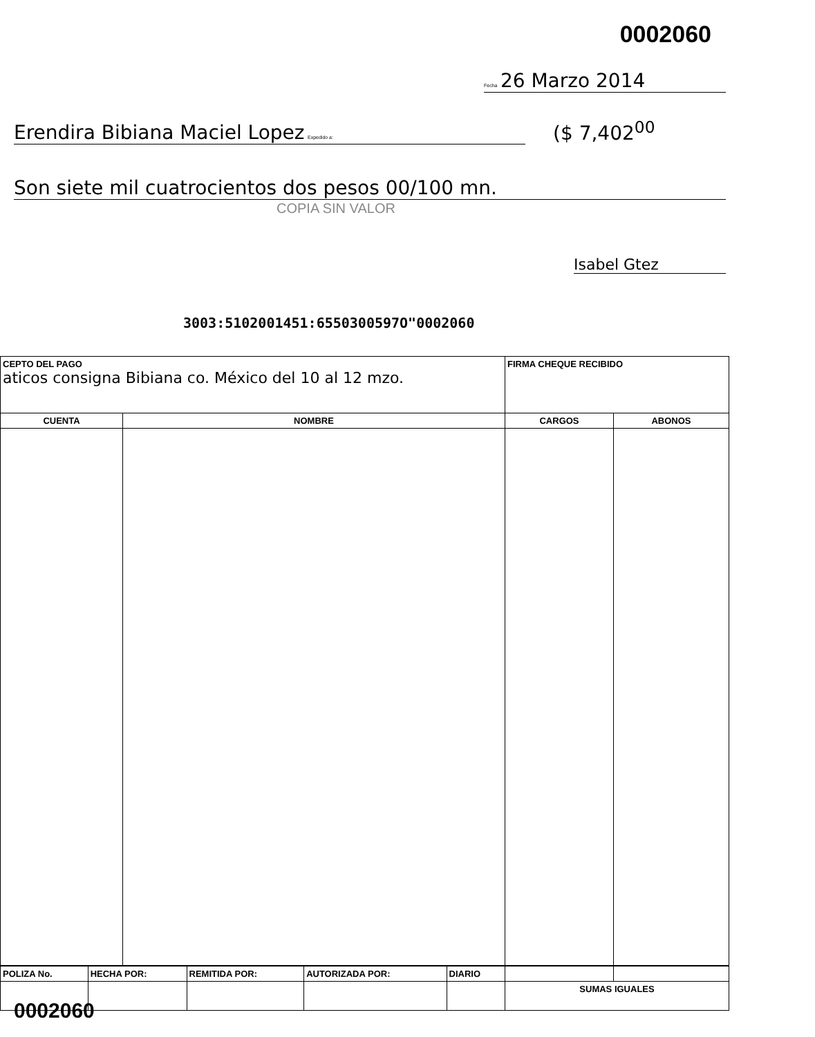0002060
Fecha 26 Marzo 2014
Erendira Bibiana Maciel Lopez Expedido a: ($ 7,402<sup>00</sup>
Son siete mil cuatrocientos dos pesos 00/100 mn.
COPIA SIN VALOR
Isabel Gtez
3003:5102001451:6550300597O"0002060
| CEPTO DEL PAGO aticos consigna Bibiana co. México del 10 al 12 mzo. | | FIRMA CHEQUE RECIBIDO | |
| CUENTA | NOMBRE | CARGOS | ABONOS |
| POLIZA No. | HECHA POR: | REMITIDA POR: | AUTORIZADA POR: | DIARIO | | |
| | | | | | SUMAS IGUALES | |
0002060